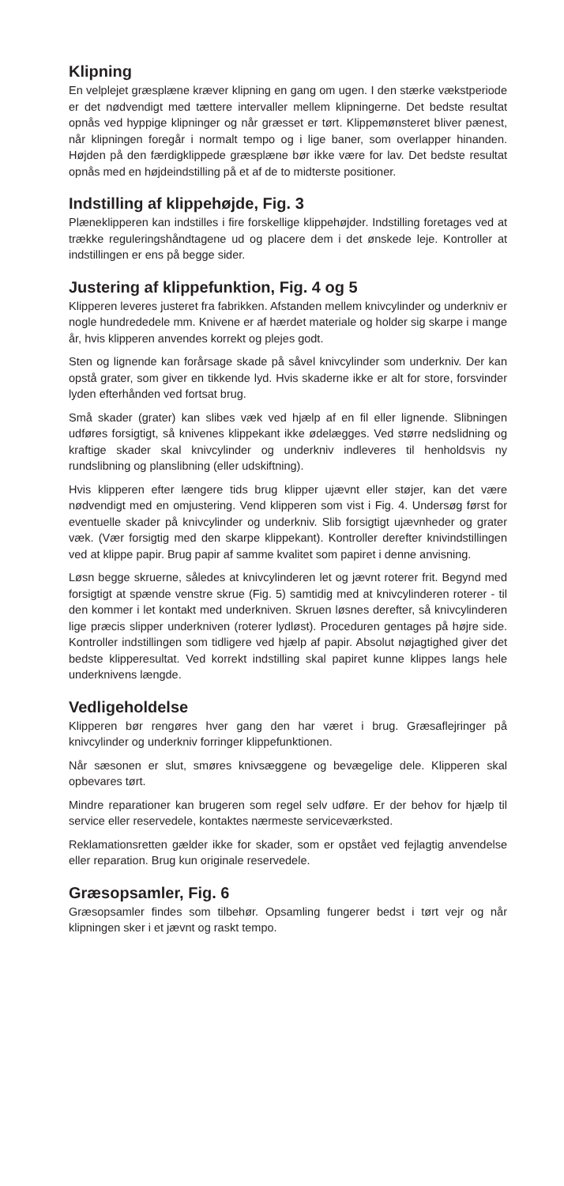Klipning
En velplejet græsplæne kræver klipning en gang om ugen. I den stærke vækstperiode er det nødvendigt med tættere intervaller mellem klipningerne. Det bedste resultat opnås ved hyppige klipninger og når græsset er tørt. Klippemønsteret bliver pænest, når klipningen foregår i normalt tempo og i lige baner, som overlapper hinanden. Højden på den færdigklippede græsplæne bør ikke være for lav. Det bedste resultat opnås med en højdeindstilling på et af de to midterste positioner.
Indstilling af klippehøjde, Fig. 3
Plæneklipperen kan indstilles i fire forskellige klippehøjder. Indstilling foretages ved at trække reguleringshåndtagene ud og placere dem i det ønskede leje. Kontroller at indstillingen er ens på begge sider.
Justering af klippefunktion, Fig. 4 og 5
Klipperen leveres justeret fra fabrikken. Afstanden mellem knivcylinder og underkniv er nogle hundrededele mm. Knivene er af hærdet materiale og holder sig skarpe i mange år, hvis klipperen anvendes korrekt og plejes godt.
Sten og lignende kan forårsage skade på såvel knivcylinder som underkniv. Der kan opstå grater, som giver en tikkende lyd. Hvis skaderne ikke er alt for store, forsvinder lyden efterhånden ved fortsat brug.
Små skader (grater) kan slibes væk ved hjælp af en fil eller lignende. Slibningen udføres forsigtigt, så knivenes klippekant ikke ødelægges. Ved større nedslidning og kraftige skader skal knivcylinder og underkniv indleveres til henholdsvis ny rundslibning og planslibning (eller udskiftning).
Hvis klipperen efter længere tids brug klipper ujævnt eller støjer, kan det være nødvendigt med en omjustering. Vend klipperen som vist i Fig. 4. Undersøg først for eventuelle skader på knivcylinder og underkniv. Slib forsigtigt ujævnheder og grater væk. (Vær forsigtig med den skarpe klippekant). Kontroller derefter knivindstillingen ved at klippe papir. Brug papir af samme kvalitet som papiret i denne anvisning.
Løsn begge skruerne, således at knivcylinderen let og jævnt roterer frit. Begynd med forsigtigt at spænde venstre skrue (Fig. 5) samtidig med at knivcylinderen roterer - til den kommer i let kontakt med underkniven. Skruen løsnes derefter, så knivcylinderen lige præcis slipper underkniven (roterer lydløst). Proceduren gentages på højre side. Kontroller indstillingen som tidligere ved hjælp af papir. Absolut nøjagtighed giver det bedste klipperesultat. Ved korrekt indstilling skal papiret kunne klippes langs hele underknivens længde.
Vedligeholdelse
Klipperen bør rengøres hver gang den har været i brug. Græsaflejringer på knivcylinder og underkniv forringer klippefunktionen.
Når sæsonen er slut, smøres knivsæggene og bevægelige dele. Klipperen skal opbevares tørt.
Mindre reparationer kan brugeren som regel selv udføre. Er der behov for hjælp til service eller reservedele, kontaktes nærmeste serviceværksted.
Reklamationsretten gælder ikke for skader, som er opstået ved fejlagtig anvendelse eller reparation. Brug kun originale reservedele.
Græsopsamler, Fig. 6
Græsopsamler findes som tilbehør. Opsamling fungerer bedst i tørt vejr og når klipningen sker i et jævnt og raskt tempo.